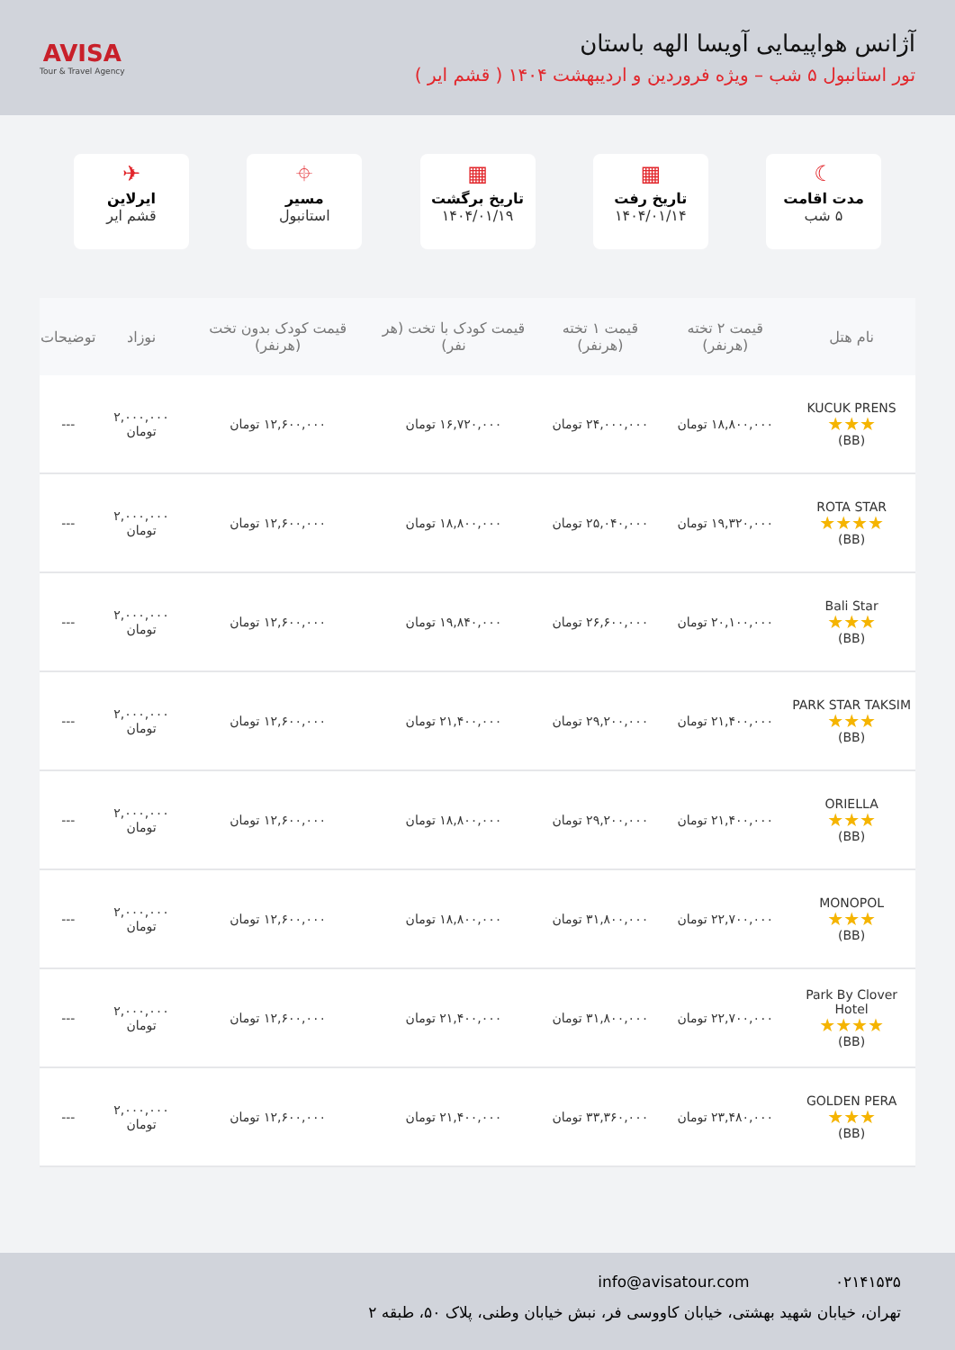آژانس هواپیمایی آویسا الهه باستان
تور استانبول ۵ شب – ویژه فروردین و اردیبهشت ۱۴۰۴ ( قشم ایر )
AVISA
Tour & Travel Agency
☾
مدت اقامت
۵ شب
▦
تاریخ رفت
۱۴۰۴/۰۱/۱۴
▦
تاریخ برگشت
۱۴۰۴/۰۱/۱۹
⌖
مسیر
استانبول
✈
ایرلاین
قشم ایر
| نام هتل | قیمت ۲ تخته (هرنفر) | قیمت ۱ تخته (هرنفر) | قیمت کودک با تخت (هر نفر) | قیمت کودک بدون تخت (هرنفر) | نوزاد | توضیحات |
| --- | --- | --- | --- | --- | --- | --- |
| KUCUK PRENS ★★★ (BB) | ۱۸,۸۰۰,۰۰۰ تومان | ۲۴,۰۰۰,۰۰۰ تومان | ۱۶,۷۲۰,۰۰۰ تومان | ۱۲,۶۰۰,۰۰۰ تومان | ۲,۰۰۰,۰۰۰ تومان | --- |
| ROTA STAR ★★★★ (BB) | ۱۹,۳۲۰,۰۰۰ تومان | ۲۵,۰۴۰,۰۰۰ تومان | ۱۸,۸۰۰,۰۰۰ تومان | ۱۲,۶۰۰,۰۰۰ تومان | ۲,۰۰۰,۰۰۰ تومان | --- |
| Bali Star ★★★ (BB) | ۲۰,۱۰۰,۰۰۰ تومان | ۲۶,۶۰۰,۰۰۰ تومان | ۱۹,۸۴۰,۰۰۰ تومان | ۱۲,۶۰۰,۰۰۰ تومان | ۲,۰۰۰,۰۰۰ تومان | --- |
| PARK STAR TAKSIM ★★★ (BB) | ۲۱,۴۰۰,۰۰۰ تومان | ۲۹,۲۰۰,۰۰۰ تومان | ۲۱,۴۰۰,۰۰۰ تومان | ۱۲,۶۰۰,۰۰۰ تومان | ۲,۰۰۰,۰۰۰ تومان | --- |
| ORIELLA ★★★ (BB) | ۲۱,۴۰۰,۰۰۰ تومان | ۲۹,۲۰۰,۰۰۰ تومان | ۱۸,۸۰۰,۰۰۰ تومان | ۱۲,۶۰۰,۰۰۰ تومان | ۲,۰۰۰,۰۰۰ تومان | --- |
| MONOPOL ★★★ (BB) | ۲۲,۷۰۰,۰۰۰ تومان | ۳۱,۸۰۰,۰۰۰ تومان | ۱۸,۸۰۰,۰۰۰ تومان | ۱۲,۶۰۰,۰۰۰ تومان | ۲,۰۰۰,۰۰۰ تومان | --- |
| Park By Clover Hotel ★★★★ (BB) | ۲۲,۷۰۰,۰۰۰ تومان | ۳۱,۸۰۰,۰۰۰ تومان | ۲۱,۴۰۰,۰۰۰ تومان | ۱۲,۶۰۰,۰۰۰ تومان | ۲,۰۰۰,۰۰۰ تومان | --- |
| GOLDEN PERA ★★★ (BB) | ۲۳,۴۸۰,۰۰۰ تومان | ۳۳,۳۶۰,۰۰۰ تومان | ۲۱,۴۰۰,۰۰۰ تومان | ۱۲,۶۰۰,۰۰۰ تومان | ۲,۰۰۰,۰۰۰ تومان | --- |
۰۲۱۴۱۵۳۵ info@avisatour.com
تهران، خیابان شهید بهشتی، خیابان کاووسی فر، نبش خیابان وطنی، پلاک ۵۰، طبقه ۲